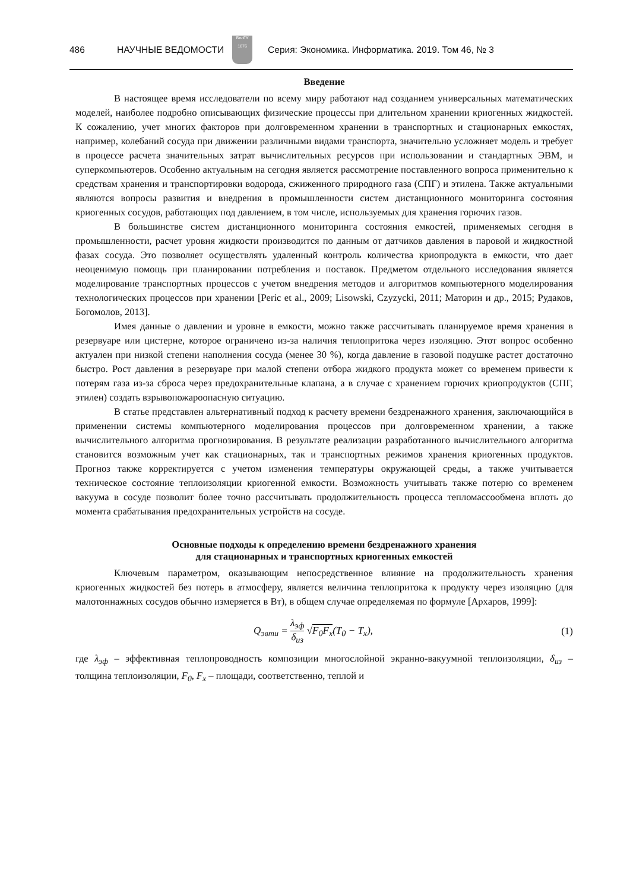486 НАУЧНЫЕ ВЕДОМОСТИ
БелГУ
1876
Серия: Экономика. Информатика. 2019. Том 46, № 3
Введение
В настоящее время исследователи по всему миру работают над созданием универсальных математических моделей, наиболее подробно описывающих физические процессы при длительном хранении криогенных жидкостей. К сожалению, учет многих факторов при долговременном хранении в транспортных и стационарных емкостях, например, колебаний сосуда при движении различными видами транспорта, значительно усложняет модель и требует в процессе расчета значительных затрат вычислительных ресурсов при использовании и стандартных ЭВМ, и суперкомпьютеров. Особенно актуальным на сегодня является рассмотрение поставленного вопроса применительно к средствам хранения и транспортировки водорода, сжиженного природного газа (СПГ) и этилена. Также актуальными являются вопросы развития и внедрения в промышленности систем дистанционного мониторинга состояния криогенных сосудов, работающих под давлением, в том числе, используемых для хранения горючих газов.
В большинстве систем дистанционного мониторинга состояния емкостей, применяемых сегодня в промышленности, расчет уровня жидкости производится по данным от датчиков давления в паровой и жидкостной фазах сосуда. Это позволяет осуществлять удаленный контроль количества криопродукта в емкости, что дает неоценимую помощь при планировании потребления и поставок. Предметом отдельного исследования является моделирование транспортных процессов с учетом внедрения методов и алгоритмов компьютерного моделирования технологических процессов при хранении [Peric et al., 2009; Lisowski, Czyzycki, 2011; Маторин и др., 2015; Рудаков, Богомолов, 2013].
Имея данные о давлении и уровне в емкости, можно также рассчитывать планируемое время хранения в резервуаре или цистерне, которое ограничено из-за наличия теплопритока через изоляцию. Этот вопрос особенно актуален при низкой степени наполнения сосуда (менее 30 %), когда давление в газовой подушке растет достаточно быстро. Рост давления в резервуаре при малой степени отбора жидкого продукта может со временем привести к потерям газа из-за сброса через предохранительные клапана, а в случае с хранением горючих криопродуктов (СПГ, этилен) создать взрывопожароопасную ситуацию.
В статье представлен альтернативный подход к расчету времени бездренажного хранения, заключающийся в применении системы компьютерного моделирования процессов при долговременном хранении, а также вычислительного алгоритма прогнозирования. В результате реализации разработанного вычислительного алгоритма становится возможным учет как стационарных, так и транспортных режимов хранения криогенных продуктов. Прогноз также корректируется с учетом изменения температуры окружающей среды, а также учитывается техническое состояние теплоизоляции криогенной емкости. Возможность учитывать также потерю со временем вакуума в сосуде позволит более точно рассчитывать продолжительность процесса тепломассообмена вплоть до момента срабатывания предохранительных устройств на сосуде.
Основные подходы к определению времени бездренажного хранения
для стационарных и транспортных криогенных емкостей
Ключевым параметром, оказывающим непосредственное влияние на продолжительность хранения криогенных жидкостей без потерь в атмосферу, является величина теплопритока к продукту через изоляцию (для малотоннажных сосудов обычно измеряется в Вт), в общем случае определяемая по формуле [Архаров, 1999]:
Q<sub>эвти</sub> = λ<sub>эф</sub> δ<sub>из</sub> √F<sub>0</sub>F<sub>x</sub>(T<sub>0</sub> − T<sub>x</sub>), (1)
где λ<sub>эф</sub> – эффективная теплопроводность композиции многослойной экранно-вакуумной теплоизоляции, δ<sub>из</sub> – толщина теплоизоляции, F<sub>0</sub>, F<sub>x</sub> – площади, соответственно, теплой и